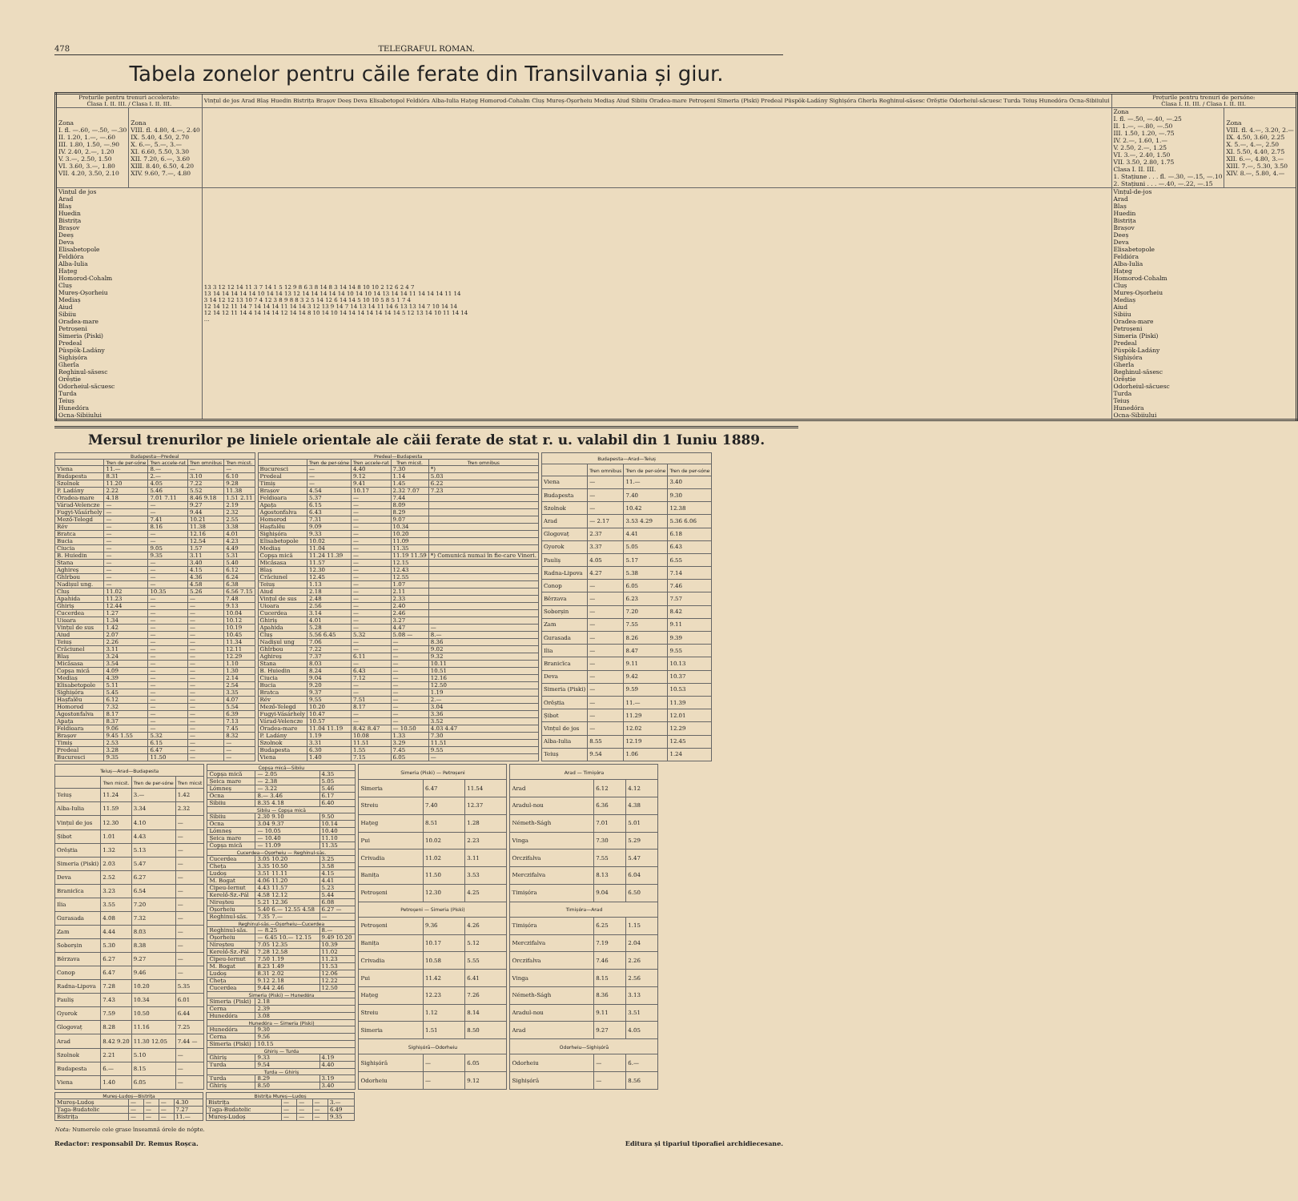478 TELEGRAFUL ROMAN.
Tabela zonelor pentru căile ferate din Transilvania și giur.
| Prețurile pentru trenuri accelerate: Clasa I. II. III. / Clasa I. II. III. | | Vințul de jos Arad Blaș Huedin Bistrița Brașov Deeș Deva Elisabetopol Feldióra Alba-Iulia Hațeg Homorod-Cohalm Cluș Mureș-Oșorheiu Mediaș Aiud Sibiiu Oradea-mare Petroșeni Simeria (Piski) Predeal Püspök-Ladány Sighișóra Gherla Reghinul-săsesc Orĕștie Odorheiul-săcuesc Turda Teiuș Hunedóra Ocna-Sibiiului | Prețurile pentru trenuri de persóne: Clasa I. II. III. / Clasa I. II. III. | |
| --- | --- | --- | --- | --- |
| Zona I. fl. —.60, —.50, —.30 II. 1.20, 1.—, —.60 III. 1.80, 1.50, —.90 IV. 2.40, 2.—, 1.20 V. 3.—, 2.50, 1.50 VI. 3.60, 3.—, 1.80 VII. 4.20, 3.50, 2.10 | Zona VIII. fl. 4.80, 4.—, 2.40 IX. 5.40, 4.50, 2.70 X. 6.—, 5.—, 3.— XI. 6.60, 5.50, 3.30 XII. 7.20, 6.—, 3.60 XIII. 8.40, 6.50, 4.20 XIV. 9.60, 7.—, 4.80 | | Zona I. fl. —.50, —.40, —.25 II. 1.—, —.80, —.50 III. 1.50, 1.20, —.75 IV. 2.—, 1.60, 1.— V. 2.50, 2.—, 1.25 VI. 3.—, 2.40, 1.50 VII. 3.50, 2.80, 1.75 Clasa I. II. III. 1. Stațiune . . . fl. —.30, —.15, —.10 2. Stațiuni . . . —.40, —.22, —.15 | Zona VIII. fl. 4.—, 3.20, 2.— IX. 4.50, 3.60, 2.25 X. 5.—, 4.—, 2.50 XI. 5.50, 4.40, 2.75 XII. 6.—, 4.80, 3.— XIII. 7.—, 5.30, 3.50 XIV. 8.—, 5.80, 4.— |
| Vințul de jos Arad Blaș Huedin Bistrița Brașov Deeș Deva Elisabetopole Feldióra Alba-Iulia Hațeg Homorod-Cohalm Cluș Mureș-Oșorheiu Mediaș Aiud Sibiiu Oradea-mare Petroșeni Simeria (Piski) Predeal Püspök-Ladány Sighișóra Gherla Reghinul-săsesc Orĕștie Odorheiul-săcuesc Turda Teiuș Hunedóra Ocna-Sibiiului | | 13 3 12 12 14 11 3 7 14 1 5 12 9 8 6 3 8 14 8 3 14 14 8 10 10 2 12 6 2 4 7 13 14 14 14 14 14 10 14 14 13 12 14 14 14 14 14 10 14 10 14 13 14 14 11 14 14 14 11 14 3 14 12 12 13 10 7 4 12 3 8 9 8 8 3 2 5 14 12 6 14 14 5 10 10 5 8 5 1 7 4 12 14 12 11 14 7 14 14 14 11 14 14 3 12 13 9 14 7 14 13 14 11 14 6 13 13 14 7 10 14 14 12 14 12 11 14 4 14 14 14 12 14 14 8 10 14 10 14 14 14 14 14 14 14 5 12 13 14 10 11 14 14 … | Vințul-de-jos Arad Blaș Huedin Bistrița Brașov Deeș Deva Elisabetopole Feldióra Alba-Iulia Hațeg Homorod-Cohalm Cluș Mureș-Oșorheiu Mediaș Aiud Sibiiu Oradea-mare Petroșeni Simeria (Piski) Predeal Püspök-Ladány Sighișóra Gherla Reghinul-săsesc Orĕștie Odorheiul-săcuesc Turda Teiuș Hunedóra Ocna-Sibiiului | |
Mersul trenurilor pe liniele orientale ale căii ferate de stat r. u. valabil din 1 Iuniu 1889.
| Budapesta—Predeal | | | | |
| --- | --- | --- | --- | --- |
| | Tren de per-sóne | Tren accele-rat | Tren omnibus | Tren micst. |
| Viena | 11.— | 8.— | — | — |
| Budapesta | 8.31 | 2.— | 3.10 | 6.10 |
| Szolnok | 11.20 | 4.05 | 7.22 | 9.28 |
| P. Ladány | 2.22 | 5.46 | 5.52 | 11.38 |
| Oradea-mare | 4.18 | 7.01 7.11 | 8.46 9.18 | 1.51 2.11 |
| Várad-Velencze | — | — | 9.27 | 2.19 |
| Fugyi-Vásárhely | — | — | 9.44 | 2.32 |
| Mező-Telegd | — | 7.41 | 10.21 | 2.55 |
| Rév | — | 8.16 | 11.38 | 3.38 |
| Bratca | — | — | 12.16 | 4.01 |
| Bucia | — | — | 12.54 | 4.23 |
| Ciucia | — | 9.05 | 1.57 | 4.49 |
| B. Huiedin | — | 9.35 | 3.11 | 5.31 |
| Stana | — | — | 3.40 | 5.40 |
| Aghireș | — | — | 4.15 | 6.12 |
| Ghîrbou | — | — | 4.36 | 6.24 |
| Nadișul ung. | — | — | 4.58 | 6.38 |
| Cluș | 11.02 | 10.35 | 5.26 | 6.56 7.15 |
| Apahida | 11.23 | — | — | 7.48 |
| Ghiriș | 12.44 | — | — | 9.13 |
| Cucerdea | 1.27 | — | — | 10.04 |
| Uioara | 1.34 | — | — | 10.12 |
| Vințul de sus | 1.42 | — | — | 10.19 |
| Aiud | 2.07 | — | — | 10.45 |
| Teiuș | 2.26 | — | — | 11.34 |
| Crăciunel | 3.11 | — | — | 12.11 |
| Blaș | 3.24 | — | — | 12.29 |
| Micăsasa | 3.54 | — | — | 1.10 |
| Copșa mică | 4.09 | — | — | 1.30 |
| Mediaș | 4.39 | — | — | 2.14 |
| Elisabetopole | 5.11 | — | — | 2.54 |
| Sighișóra | 5.45 | — | — | 3.35 |
| Hașfalĕu | 6.12 | — | — | 4.07 |
| Homorod | 7.32 | — | — | 5.54 |
| Ágostonfalva | 8.17 | — | — | 6.39 |
| Apața | 8.37 | — | — | 7.13 |
| Feldioara | 9.06 | — | — | 7.45 |
| Brașov | 9.45 1.55 | 5.32 | — | 8.32 |
| Timiș | 2.53 | 6.15 | — | — |
| Predeal | 3.28 | 6.47 | — | — |
| Bucuresci | 9.35 | 11.50 | — | — |
| Predeal—Budapesta | | | | |
| --- | --- | --- | --- | --- |
| | Tren de per-sóne | Tren accele-rat | Tren micst. | Tren omnibus |
| Bucuresci | — | 4.40 | 7.30 | *) |
| Predeal | — | 9.12 | 1.14 | 5.03 |
| Timiș | — | 9.41 | 1.45 | 6.22 |
| Brașov | 4.54 | 10.17 | 2.32 7.07 | 7.23 |
| Feldioara | 5.37 | — | 7.44 | |
| Apața | 6.15 | — | 8.09 | |
| Ágostonfalva | 6.43 | — | 8.29 | |
| Homorod | 7.31 | — | 9.07 | |
| Hașfalĕu | 9.09 | — | 10.34 | |
| Sighișóra | 9.33 | — | 10.20 | |
| Elisabetopole | 10.02 | — | 11.09 | |
| Mediaș | 11.04 | — | 11.35 | |
| Copșa mică | 11.24 11.39 | — | 11.19 11.59 | *) Comunică numai în fie-care Vineri. |
| Micăsasa | 11.57 | — | 12.15 | |
| Blaș | 12.30 | — | 12.43 | |
| Crăciunel | 12.45 | — | 12.55 | |
| Teiuș | 1.13 | — | 1.07 | |
| Aiud | 2.18 | — | 2.11 | |
| Vințul de sus | 2.48 | — | 2.33 | |
| Uioara | 2.56 | — | 2.40 | |
| Cucerdea | 3.14 | — | 2.46 | |
| Ghiriș | 4.01 | — | 3.27 | |
| Apahida | 5.28 | — | 4.47 | — |
| Cluș | 5.56 6.45 | 5.32 | 5.08 — | 8.— |
| Nadișul ung | 7.06 | — | — | 8.36 |
| Ghîrbou | 7.22 | — | — | 9.02 |
| Aghireș | 7.37 | 6.11 | — | 9.32 |
| Stana | 8.03 | — | — | 10.11 |
| B. Huiedin | 8.24 | 6.43 | — | 10.51 |
| Ciucia | 9.04 | 7.12 | — | 12.16 |
| Bucia | 9.20 | — | — | 12.50 |
| Bratca | 9.37 | — | — | 1.19 |
| Rév | 9.55 | 7.51 | — | 2.— |
| Mező-Telegd | 10.20 | 8.17 | — | 3.04 |
| Fugyi-Vásárhely | 10.47 | — | — | 3.36 |
| Várad-Velencze | 10.57 | — | — | 3.52 |
| Oradea-mare | 11.04 11.19 | 8.42 8.47 | — 10.50 | 4.03 4.47 |
| P. Ladány | 1.19 | 10.08 | 1.33 | 7.30 |
| Szolnok | 3.31 | 11.51 | 3.29 | 11.51 |
| Budapesta | 6.30 | 1.55 | 7.45 | 9.55 |
| Viena | 1.40 | 7.15 | 6.05 | — |
| Budapesta—Arad—Teiuș | | | |
| --- | --- | --- | --- |
| | Tren omnibus | Tren de per-sóne | Tren de per-sóne |
| Viena | — | 11.— | 3.40 |
| Budapesta | — | 7.40 | 9.30 |
| Szolnok | — | 10.42 | 12.38 |
| Arad | — 2.17 | 3.53 4.29 | 5.36 6.06 |
| Glogovaț | 2.37 | 4.41 | 6.18 |
| Gyorok | 3.37 | 5.05 | 6.43 |
| Pauliș | 4.05 | 5.17 | 6.55 |
| Radna-Lipova | 4.27 | 5.38 | 7.14 |
| Conop | — | 6.05 | 7.46 |
| Bêrzava | — | 6.23 | 7.57 |
| Soborșin | — | 7.20 | 8.42 |
| Zam | — | 7.55 | 9.11 |
| Gurasada | — | 8.26 | 9.39 |
| Ilia | — | 8.47 | 9.55 |
| Branicĭca | — | 9.11 | 10.13 |
| Deva | — | 9.42 | 10.37 |
| Simeria (Piski) | — | 9.59 | 10.53 |
| Orĕștia | — | 11.— | 11.39 |
| Șibot | — | 11.29 | 12.01 |
| Vințul de jos | — | 12.02 | 12.29 |
| Alba-Iulia | 8.55 | 12.19 | 12.45 |
| Teiuș | 9.54 | 1.06 | 1.24 |
| Teiuș—Arad—Budapesta | | | |
| --- | --- | --- | --- |
| | Tren micst. | Tren de per-sóne | Tren micst |
| Teiuș | 11.24 | 3.— | 1.42 |
| Alba-Iulia | 11.59 | 3.34 | 2.32 |
| Vințul de jos | 12.30 | 4.10 | — |
| Șibot | 1.01 | 4.43 | — |
| Orĕștia | 1.32 | 5.13 | — |
| Simeria (Piski) | 2.03 | 5.47 | — |
| Deva | 2.52 | 6.27 | — |
| Branicĭca | 3.23 | 6.54 | — |
| Ilia | 3.55 | 7.20 | — |
| Gurasada | 4.08 | 7.32 | — |
| Zam | 4.44 | 8.03 | — |
| Soborșin | 5.30 | 8.38 | — |
| Bêrzava | 6.27 | 9.27 | — |
| Conop | 6.47 | 9.46 | — |
| Radna-Lipova | 7.28 | 10.20 | 5.35 |
| Pauliș | 7.43 | 10.34 | 6.01 |
| Gyorok | 7.59 | 10.50 | 6.44 |
| Glogovaț | 8.28 | 11.16 | 7.25 |
| Arad | 8.42 9.20 | 11.30 12.05 | 7.44 — |
| Szolnok | 2.21 | 5.10 | — |
| Budapesta | 6.— | 8.15 | — |
| Viena | 1.40 | 6.05 | — |
| Copșa mică—Sibiiu | | |
| --- | --- | --- |
| Copșa mică | — 2.05 | 4.35 |
| Șeica mare | — 2.38 | 5.05 |
| Lómneș | — 3.22 | 5.46 |
| Ocna | 8.— 3.46 | 6.17 |
| Sibiiu | 8.35 4.18 | 6.40 |
| Sibiiu — Copșa mică | | |
| Sibiiu | 2.30 9.10 | 9.50 |
| Ocna | 3.04 9.37 | 10.14 |
| Lómneș | — 10.05 | 10.40 |
| Șeica mare | — 10.40 | 11.10 |
| Copșa mică | — 11.09 | 11.35 |
| Cucerdea—Oșorheiu — Reghinul-săs. | | |
| Cucerdea | 3.05 10.20 | 3.25 |
| Cheța | 3.35 10.50 | 3.58 |
| Ludoș | 3.51 11.11 | 4.15 |
| M. Bogat | 4.06 11.20 | 4.41 |
| Cipeu-Iernut | 4.43 11.57 | 5.23 |
| Kerelő-Sz.-Pál | 4.58 12.12 | 5.44 |
| Nireșteu | 5.21 12.36 | 6.08 |
| Oșorheiu | 5.40 6.— 12.55 4.58 | 6.27 — |
| Reghinul-săs. | 7.35 7.— | — |
| Reghinul-săs.—Oșorheiu—Cucerdea | | |
| Reghinul-săs. | — 8.25 | 8.— |
| Oșorheiu | — 6.45 10.— 12.15 | 9.49 10.20 |
| Nireșteu | 7.05 12.35 | 10.39 |
| Kerelő-Sz.-Pál | 7.28 12.58 | 11.02 |
| Cipeu-Iernut | 7.50 1.19 | 11.23 |
| M. Bogat | 8.23 1.49 | 11.53 |
| Ludoș | 8.31 2.02 | 12.06 |
| Cheța | 9.12 2.18 | 12.22 |
| Cucerdea | 9.44 2.46 | 12.50 |
| Simeria (Piski) — Hunedóra | | |
| Simeria (Piski) | 2.18 | |
| Cerna | 2.39 | |
| Hunedóra | 3.08 | |
| Hunedóra — Simeria (Piski) | | |
| Hunedóra | 9.30 | |
| Cerna | 9.56 | |
| Simeria (Piski) | 10.15 | |
| Ghiriș — Turda | | |
| Ghiriș | 9.33 | 4.19 |
| Turda | 9.54 | 4.40 |
| Turda — Ghiriș | | |
| Turda | 8.29 | 3.19 |
| Ghiriș | 8.50 | 3.40 |
| Simeria (Piski) — Petroșeni | | |
| --- | --- | --- |
| Simeria | 6.47 | 11.54 |
| Streiu | 7.40 | 12.37 |
| Hațeg | 8.51 | 1.28 |
| Pui | 10.02 | 2.23 |
| Crivadia | 11.02 | 3.11 |
| Banița | 11.50 | 3.53 |
| Petroșeni | 12.30 | 4.25 |
| Petroșeni — Simeria (Piski) | | |
| Petroșeni | 9.36 | 4.26 |
| Banița | 10.17 | 5.12 |
| Crivadia | 10.58 | 5.55 |
| Pui | 11.42 | 6.41 |
| Hațeg | 12.23 | 7.26 |
| Streiu | 1.12 | 8.14 |
| Simeria | 1.51 | 8.50 |
| Sighișórā—Odorheiu | | |
| Sighișórā | — | 6.05 |
| Odorheiu | — | 9.12 |
| Arad — Timișóra | | |
| --- | --- | --- |
| Arad | 6.12 | 4.12 |
| Aradul-nou | 6.36 | 4.38 |
| Németh-Ságh | 7.01 | 5.01 |
| Vinga | 7.30 | 5.29 |
| Orczifalva | 7.55 | 5.47 |
| Merczifalva | 8.13 | 6.04 |
| Timișóra | 9.04 | 6.50 |
| Timișóra—Arad | | |
| Timișóra | 6.25 | 1.15 |
| Merczifalva | 7.19 | 2.04 |
| Orczifalva | 7.46 | 2.26 |
| Vinga | 8.15 | 2.56 |
| Németh-Ságh | 8.36 | 3.13 |
| Aradul-nou | 9.11 | 3.51 |
| Arad | 9.27 | 4.05 |
| Odorheiu—Sighișórā | | |
| Odorheiu | — | 6.— |
| Sighișórā | — | 8.56 |
| Mureș-Ludoș—Bistrița | | | | |
| --- | --- | --- | --- | --- |
| Mureș-Ludoș | — | — | — | 4.30 |
| Țaga-Budatelic | — | — | — | 7.27 |
| Bistrița | — | — | — | 11.— |
| Bistrița Mureș—Ludoș | | | | |
| --- | --- | --- | --- | --- |
| Bistrița | — | — | — | 3.— |
| Țaga-Budatelic | — | — | — | 6.49 |
| Mureș-Ludoș | — | — | — | 9.35 |
Nota: Numerele cele grase înseamnă órele de nópte.
Redactor: responsabil Dr. Remus Roșca. Editura și tipariul tiporafiei archidiecesane.